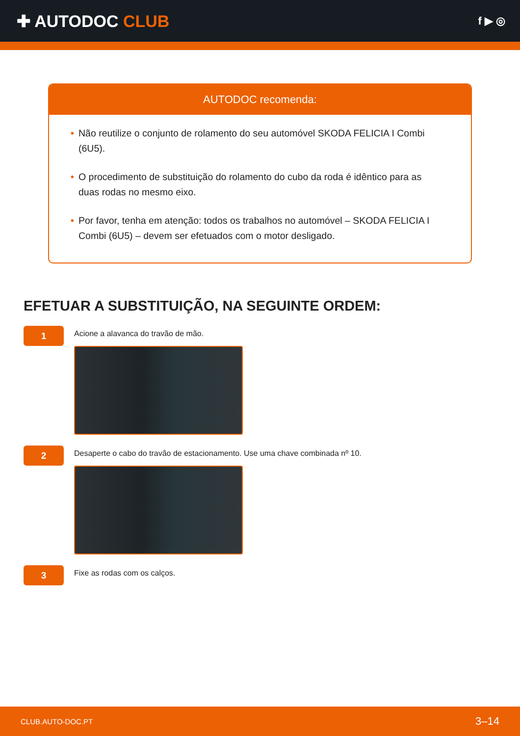✚ AUTODOC CLUB
f ▶ ◎
AUTODOC recomenda:
• Não reutilize o conjunto de rolamento do seu automóvel SKODA FELICIA I Combi (6U5).
• O procedimento de substituição do rolamento do cubo da roda é idêntico para as duas rodas no mesmo eixo.
• Por favor, tenha em atenção: todos os trabalhos no automóvel – SKODA FELICIA I Combi (6U5) – devem ser efetuados com o motor desligado.
EFETUAR A SUBSTITUIÇÃO, NA SEGUINTE ORDEM:
1
Acione a alavanca do travão de mão.
2
Desaperte o cabo do travão de estacionamento. Use uma chave combinada nº 10.
3
Fixe as rodas com os calços.
CLUB.AUTO-DOC.PT 3–14